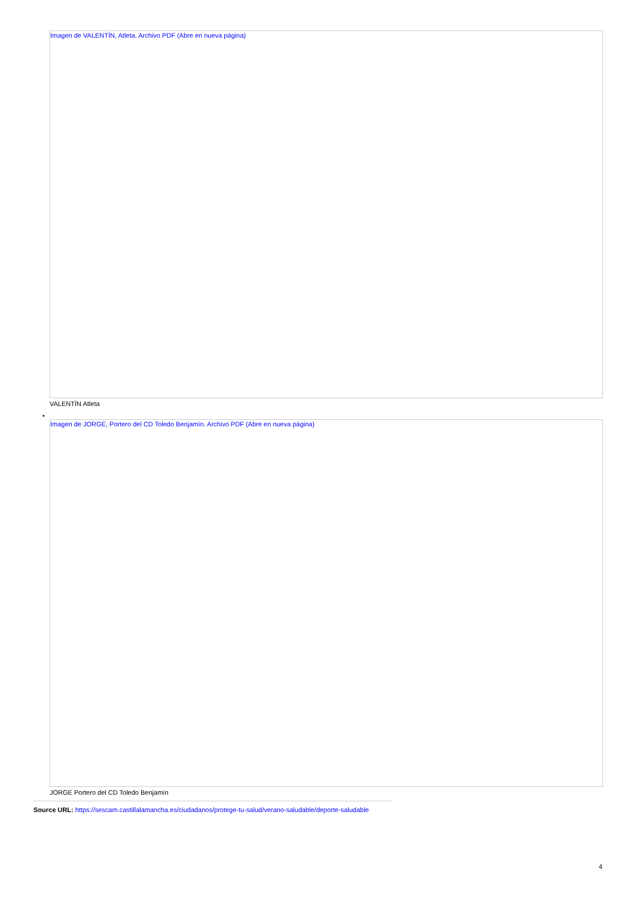Imagen de VALENTÍN, Atleta. Archivo PDF (Abre en nueva página)
VALENTÍN Atleta
•
Imagen de JORGE, Portero del CD Toledo Benjamín. Archivo PDF (Abre en nueva página)
JORGE Portero del CD Toledo Benjamín
Source URL: https://sescam.castillalamancha.es/ciudadanos/protege-tu-salud/verano-saludable/deporte-saludable
4